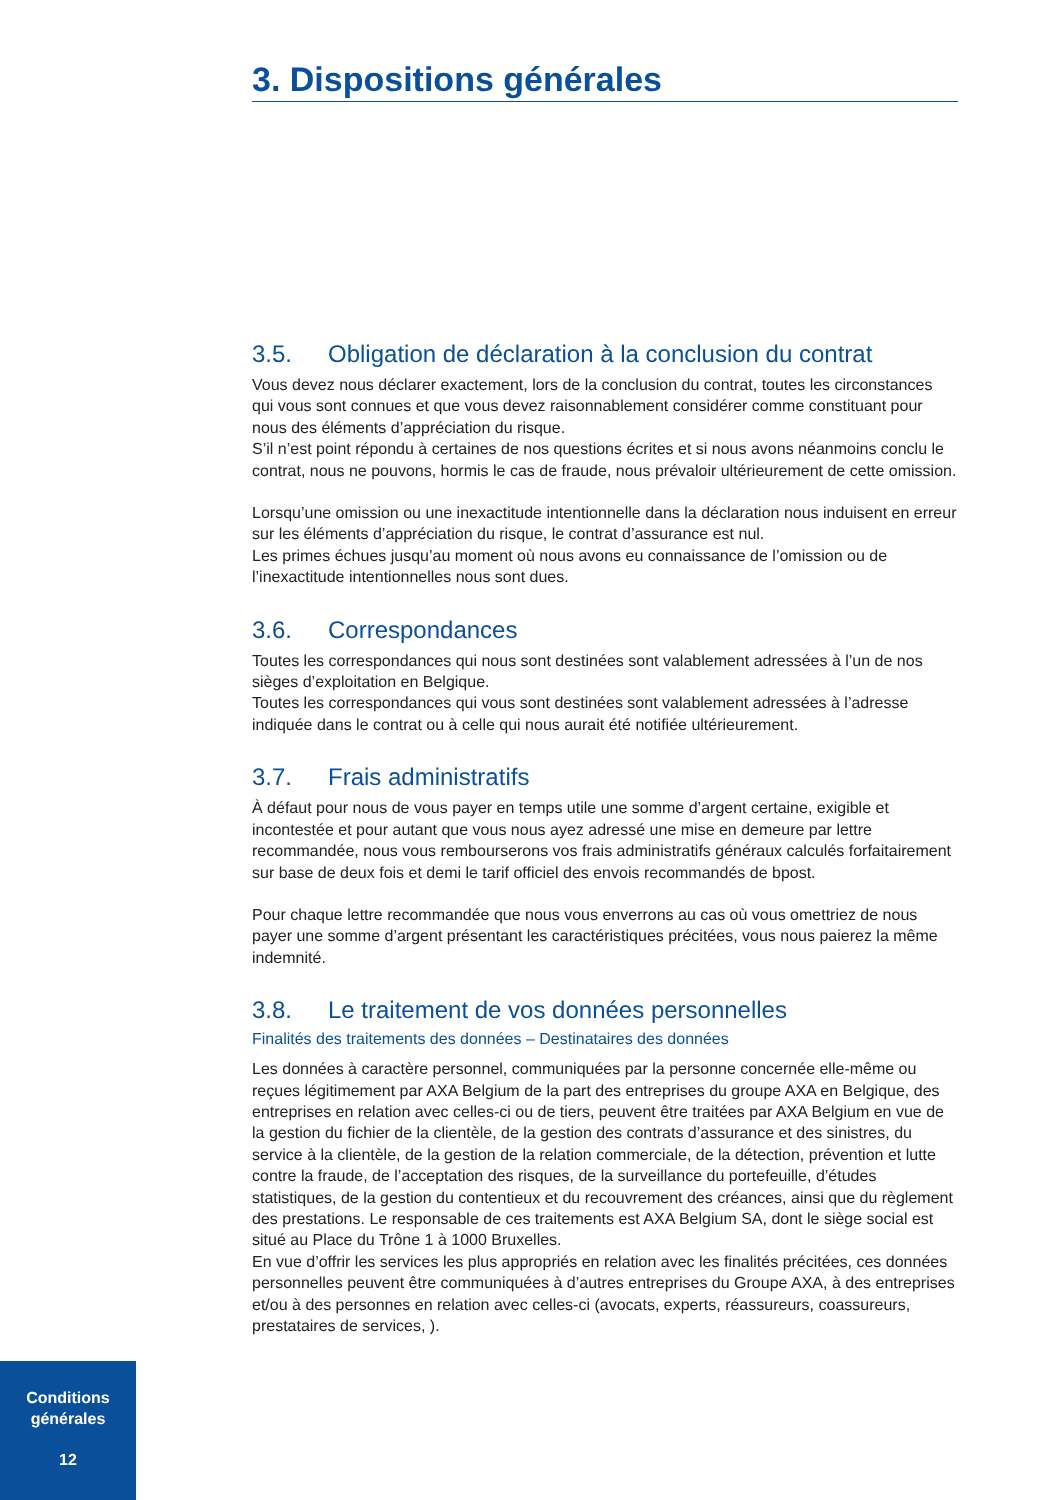3. Dispositions générales
3.5. Obligation de déclaration à la conclusion du contrat
Vous devez nous déclarer exactement, lors de la conclusion du contrat, toutes les circonstances qui vous sont connues et que vous devez raisonnablement considérer comme constituant pour nous des éléments d’appréciation du risque.
S’il n’est point répondu à certaines de nos questions écrites et si nous avons néanmoins conclu le contrat, nous ne pouvons, hormis le cas de fraude, nous prévaloir ultérieurement de cette omission.
Lorsqu’une omission ou une inexactitude intentionnelle dans la déclaration nous induisent en erreur sur les éléments d’appréciation du risque, le contrat d’assurance est nul.
Les primes échues jusqu’au moment où nous avons eu connaissance de l’omission ou de l’inexactitude intentionnelles nous sont dues.
3.6. Correspondances
Toutes les correspondances qui nous sont destinées sont valablement adressées à l’un de nos sièges d’exploitation en Belgique.
Toutes les correspondances qui vous sont destinées sont valablement adressées à l’adresse indiquée dans le contrat ou à celle qui nous aurait été notifiée ultérieurement.
3.7. Frais administratifs
À défaut pour nous de vous payer en temps utile une somme d’argent certaine, exigible et incontestée et pour autant que vous nous ayez adressé une mise en demeure par lettre recommandée, nous vous rembourserons vos frais administratifs généraux calculés forfaitairement sur base de deux fois et demi le tarif officiel des envois recommandés de bpost.
Pour chaque lettre recommandée que nous vous enverrons au cas où vous omettriez de nous payer une somme d’argent présentant les caractéristiques précitées, vous nous paierez la même indemnité.
3.8. Le traitement de vos données personnelles
Finalités des traitements des données – Destinataires des données
Les données à caractère personnel, communiquées par la personne concernée elle-même ou reçues légitimement par AXA Belgium de la part des entreprises du groupe AXA en Belgique, des entreprises en relation avec celles-ci ou de tiers, peuvent être traitées par AXA Belgium en vue de la gestion du fichier de la clientèle, de la gestion des contrats d’assurance et des sinistres, du service à la clientèle, de la gestion de la relation commerciale, de la détection, prévention et lutte contre la fraude, de l’acceptation des risques, de la surveillance du portefeuille, d’études statistiques, de la gestion du contentieux et du recouvrement des créances, ainsi que du règlement des prestations. Le responsable de ces traitements est AXA Belgium SA, dont le siège social est situé au Place du Trône 1 à 1000 Bruxelles.
En vue d’offrir les services les plus appropriés en relation avec les finalités précitées, ces données personnelles peuvent être communiquées à d’autres entreprises du Groupe AXA, à des entreprises et/ou à des personnes en relation avec celles-ci (avocats, experts, réassureurs, coassureurs, prestataires de services, ).
Conditions
générales
12